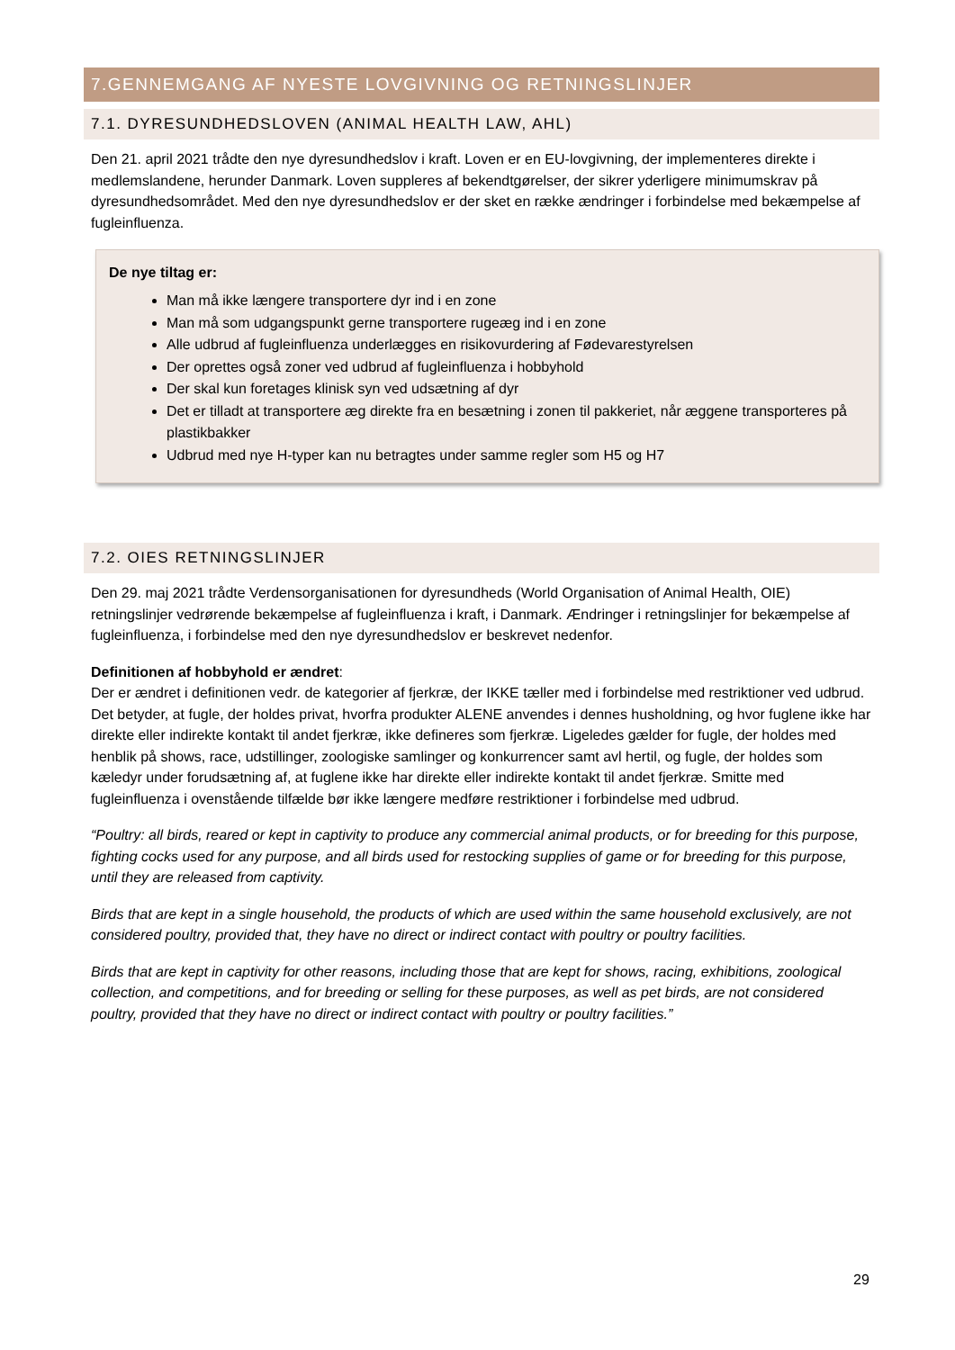7.GENNEMGANG AF NYESTE LOVGIVNING OG RETNINGSLINJER
7.1. DYRESUNDHEDSLOVEN (ANIMAL HEALTH LAW, AHL)
Den 21. april 2021 trådte den nye dyresundhedslov i kraft. Loven er en EU-lovgivning, der implementeres direkte i medlemslandene, herunder Danmark. Loven suppleres af bekendtgørelser, der sikrer yderligere minimumskrav på dyresundhedsområdet. Med den nye dyresundhedslov er der sket en række ændringer i forbindelse med bekæmpelse af fugleinfluenza.
De nye tiltag er:
Man må ikke længere transportere dyr ind i en zone
Man må som udgangspunkt gerne transportere rugeæg ind i en zone
Alle udbrud af fugleinfluenza underlægges en risikovurdering af Fødevarestyrelsen
Der oprettes også zoner ved udbrud af fugleinfluenza i hobbyhold
Der skal kun foretages klinisk syn ved udsætning af dyr
Det er tilladt at transportere æg direkte fra en besætning i zonen til pakkeriet, når æggene transporteres på plastikbakker
Udbrud med nye H-typer kan nu betragtes under samme regler som H5 og H7
7.2. OIES RETNINGSLINJER
Den 29. maj 2021 trådte Verdensorganisationen for dyresundheds (World Organisation of Animal Health, OIE) retningslinjer vedrørende bekæmpelse af fugleinfluenza i kraft, i Danmark. Ændringer i retningslinjer for bekæmpelse af fugleinfluenza, i forbindelse med den nye dyresundhedslov er beskrevet nedenfor.
Definitionen af hobbyhold er ændret:
Der er ændret i definitionen vedr. de kategorier af fjerkræ, der IKKE tæller med i forbindelse med restriktioner ved udbrud. Det betyder, at fugle, der holdes privat, hvorfra produkter ALENE anvendes i dennes husholdning, og hvor fuglene ikke har direkte eller indirekte kontakt til andet fjerkræ, ikke defineres som fjerkræ. Ligeledes gælder for fugle, der holdes med henblik på shows, race, udstillinger, zoologiske samlinger og konkurrencer samt avl hertil, og fugle, der holdes som kæledyr under forudsætning af, at fuglene ikke har direkte eller indirekte kontakt til andet fjerkræ. Smitte med fugleinfluenza i ovenstående tilfælde bør ikke længere medføre restriktioner i forbindelse med udbrud.
“Poultry: all birds, reared or kept in captivity to produce any commercial animal products, or for breeding for this purpose, fighting cocks used for any purpose, and all birds used for restocking supplies of game or for breeding for this purpose, until they are released from captivity.
Birds that are kept in a single household, the products of which are used within the same household exclusively, are not considered poultry, provided that, they have no direct or indirect contact with poultry or poultry facilities.
Birds that are kept in captivity for other reasons, including those that are kept for shows, racing, exhibitions, zoological collection, and competitions, and for breeding or selling for these purposes, as well as pet birds, are not considered poultry, provided that they have no direct or indirect contact with poultry or poultry facilities.”
29